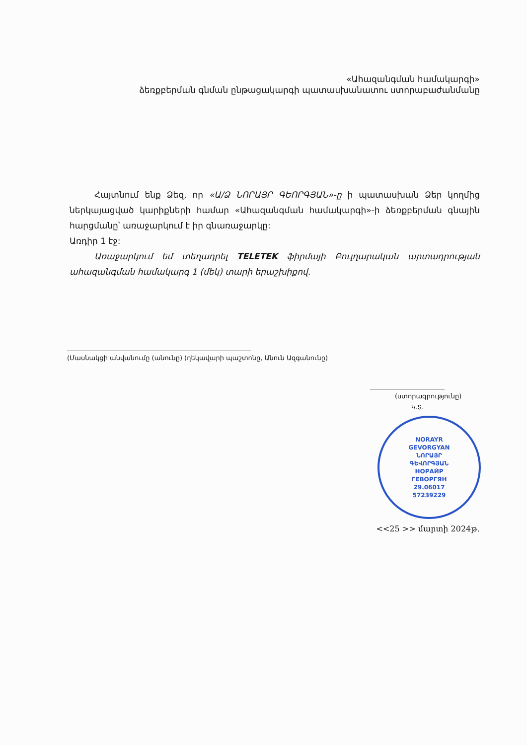«Ահազանգման համակարգի»
ձեռքբերման գնման ընթացակարգի պատասխանատու ստորաբաժանմանը
Հայտնում ենք Ձեզ, որ «Ա/Ձ ՆՈՐԱՅՐ ԳԵՈՐԳՅԱՆ»-ը ի պատասխան Ձեր կողմից ներկայացված կարիքների համար «Ահազանգման համակարգի»-ի ձեռքբերման գնային հարցմանը՝ առաջարկում է իր գնառաջարկը:
Առդիր 1 էջ:
Առաջարկում եմ տեղադրել TELETEK ֆիրմայի Բուլղարական արտադրության ահազանգման համակարգ 1 (մեկ) տարի երաշխիքով.
(Մասնակցի անվանումը (անունը) (ղեկավարի պաշտոնը, Անուն Ազգանունը)
(ստորագրությունը)
Կ.Տ.
NORAYR
GEVORGYAN
ՆՈՐԱՅՐ
ԳԵՎՈՐԳՅԱՆ
НОРАЙР
ГЕВОРГЯН
29.06017
57239229
<<25 >> մարտի 2024թ.